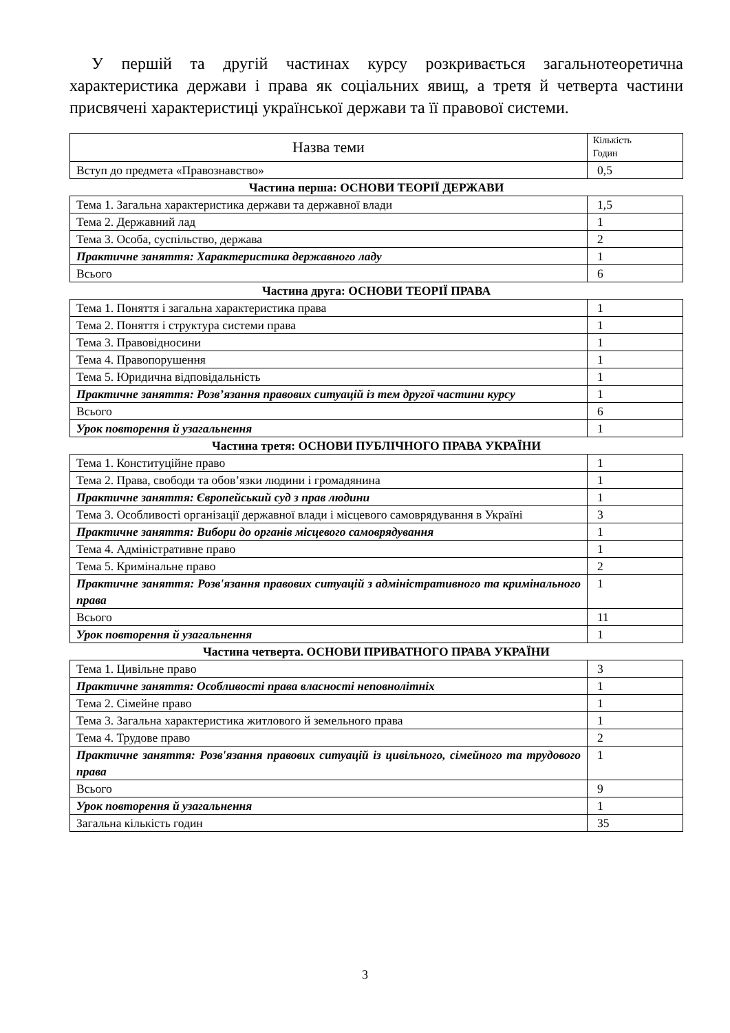У першій та другій частинах курсу розкривається загальнотеоретична характеристика держави і права як соціальних явищ, а третя й четверта частини присвячені характеристиці української держави та її правової системи.
| Назва теми | Кількість Годин |
| --- | --- |
| Вступ до предмета «Правознавство» | 0,5 |
| Частина перша: ОСНОВИ ТЕОРІЇ ДЕРЖАВИ | |
| Тема 1. Загальна характеристика держави та державної влади | 1,5 |
| Тема 2. Державний лад | 1 |
| Тема 3. Особа, суспільство, держава | 2 |
| Практичне заняття: Характеристика державного ладу | 1 |
| Всього | 6 |
| Частина друга: ОСНОВИ ТЕОРІЇ ПРАВА | |
| Тема 1. Поняття і загальна характеристика права | 1 |
| Тема 2. Поняття і структура системи права | 1 |
| Тема 3. Правовідносини | 1 |
| Тема 4. Правопорушення | 1 |
| Тема 5. Юридична відповідальність | 1 |
| Практичне заняття: Розв’язання правових ситуацій із тем другої частини курсу | 1 |
| Всього | 6 |
| Урок повторення й узагальнення | 1 |
| Частина третя: ОСНОВИ ПУБЛІЧНОГО ПРАВА УКРАЇНИ | |
| Тема 1. Конституційне право | 1 |
| Тема 2. Права, свободи та обов’язки людини і громадянина | 1 |
| Практичне заняття: Європейський суд з прав людини | 1 |
| Тема 3. Особливості організації державної влади і місцевого самоврядування в Україні | 3 |
| Практичне заняття: Вибори до органів місцевого самоврядування | 1 |
| Тема 4. Адміністративне право | 1 |
| Тема 5. Кримінальне право | 2 |
| Практичне заняття: Розв'язання правових ситуацій з адміністративного та кримінального права | 1 |
| Всього | 11 |
| Урок повторення й узагальнення | 1 |
| Частина четверта. ОСНОВИ ПРИВАТНОГО ПРАВА УКРАЇНИ | |
| Тема 1. Цивільне право | 3 |
| Практичне заняття: Особливості права власності неповнолітніх | 1 |
| Тема 2. Сімейне право | 1 |
| Тема 3. Загальна характеристика житлового й земельного права | 1 |
| Тема 4. Трудове право | 2 |
| Практичне заняття: Розв'язання правових ситуацій із цивільного, сімейного та трудового права | 1 |
| Всього | 9 |
| Урок повторення й узагальнення | 1 |
| Загальна кількість годин | 35 |
3